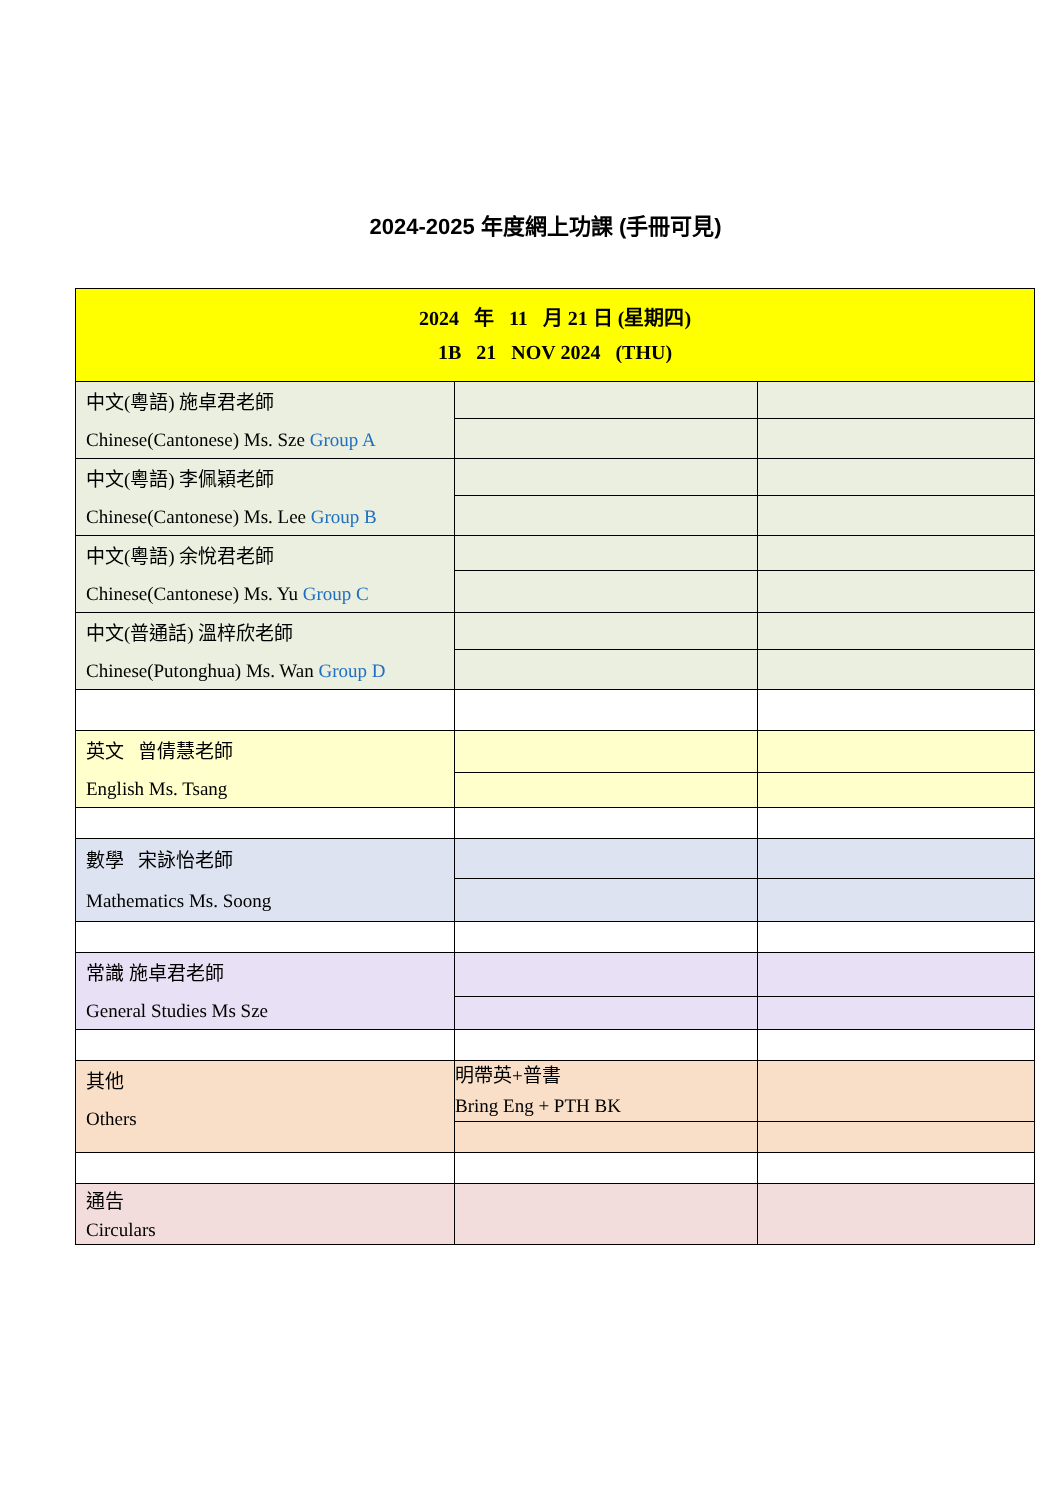2024-2025 年度網上功課 (手冊可見)
| 2024 年 11 月 21 日 (星期四) 1B 21 NOV 2024 (THU) | | |
| 中文(粵語) 施卓君老師 Chinese(Cantonese) Ms. Sze Group A | | |
| 中文(粵語) 李佩穎老師 Chinese(Cantonese) Ms. Lee Group B | | |
| 中文(粵語) 余悅君老師 Chinese(Cantonese) Ms. Yu Group C | | |
| 中文(普通話) 溫梓欣老師 Chinese(Putonghua) Ms. Wan Group D | | |
| 英文 曾倩慧老師 English Ms. Tsang | | |
| 數學 宋詠怡老師 Mathematics Ms. Soong | | |
| 常識 施卓君老師 General Studies Ms Sze | | |
| 其他 Others | 明帶英+普書 Bring Eng + PTH BK | |
| 通告 Circulars | | |